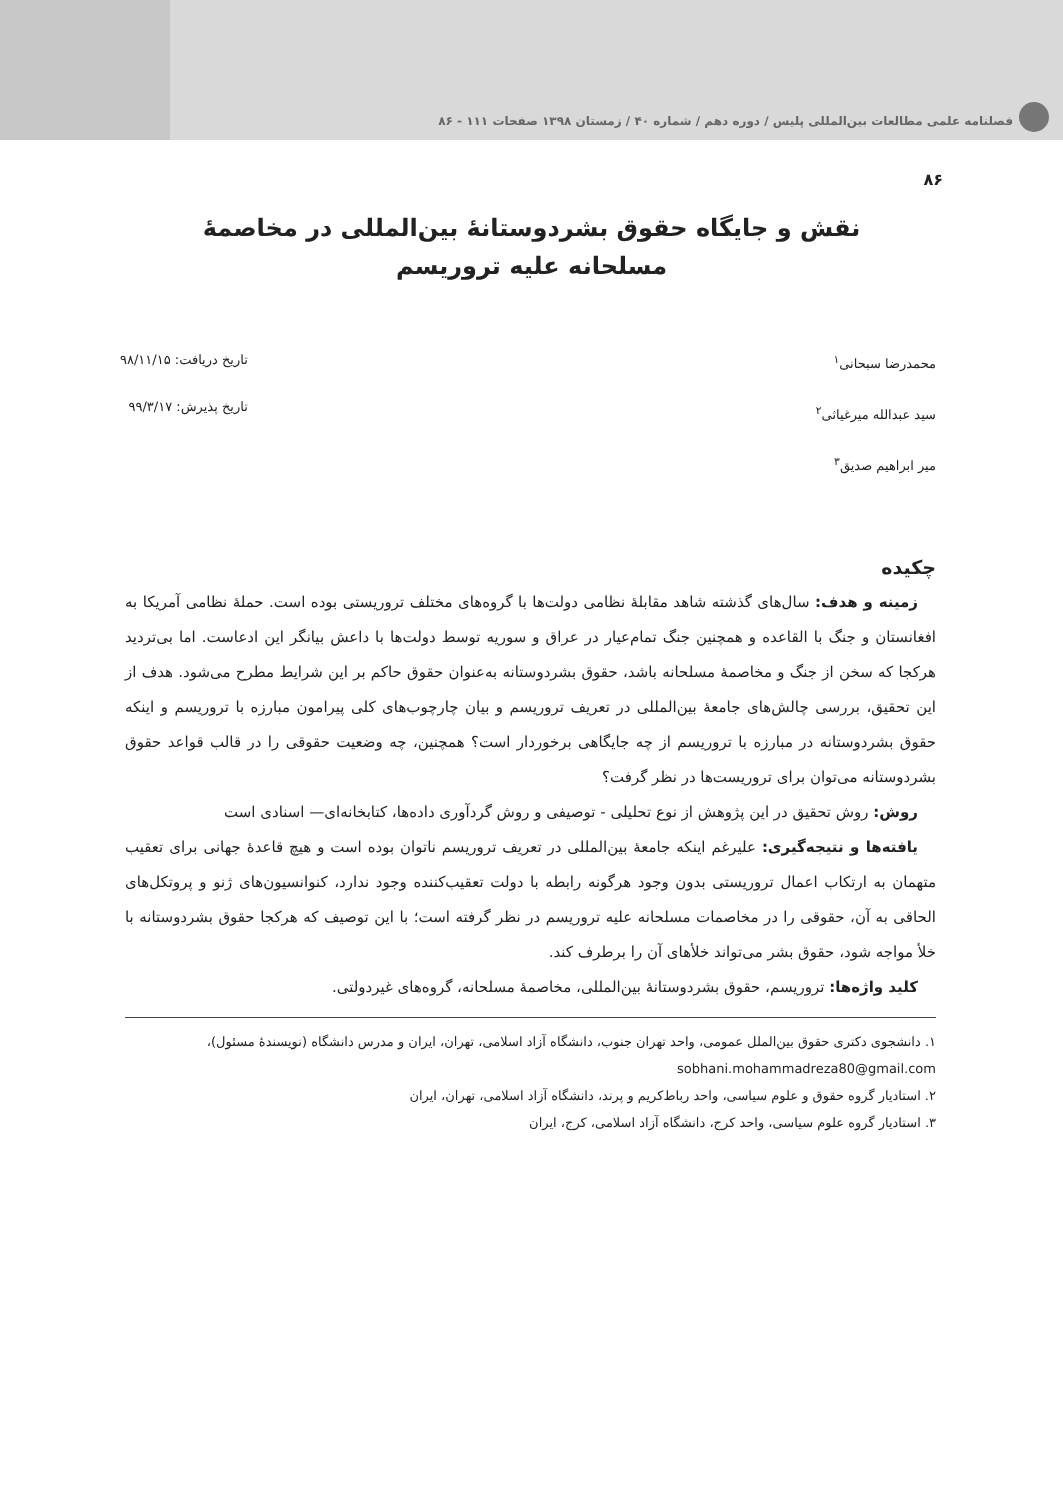فصلنامه علمی مطالعات بین‌المللی پلیس / دوره دهم / شماره ۴۰ / زمستان ۱۳۹۸ صفحات ۱۱۱ - ۸۶
۸۶
نقش و جایگاه حقوق بشردوستانۀ بین‌المللی در مخاصمۀ
مسلحانه علیه تروریسم
محمدرضا سبحانی<sup>۱</sup>
سید عبدالله میرغیاثی<sup>۲</sup>
میر ابراهیم صدیق<sup>۳</sup>
تاریخ دریافت: ۹۸/۱۱/۱۵
تاریخ پذیرش: ۹۹/۳/۱۷
چکیده
زمینه و هدف: سال‌های گذشته شاهد مقابلۀ نظامی دولت‌ها با گروه‌های مختلف تروریستی بوده است. حملۀ نظامی آمریکا به افغانستان و جنگ با القاعده و همچنین جنگ تمام‌عیار در عراق و سوریه توسط دولت‌ها با داعش بیانگر این ادعاست. اما بی‌تردید هرکجا که سخن از جنگ و مخاصمۀ مسلحانه باشد، حقوق بشردوستانه به‌عنوان حقوق حاکم بر این شرایط مطرح می‌شود. هدف از این تحقیق، بررسی چالش‌های جامعۀ بین‌المللی در تعریف تروریسم و بیان چارچوب‌های کلی پیرامون مبارزه با تروریسم و اینکه حقوق بشردوستانه در مبارزه با تروریسم از چه جایگاهی برخوردار است؟ همچنین، چه وضعیت حقوقی را در قالب قواعد حقوق بشردوستانه می‌توان برای تروریست‌ها در نظر گرفت؟
روش: روش تحقیق در این پژوهش از نوع تحلیلی - توصیفی و روش گردآوری داده‌ها، کتابخانه‌ای— اسنادی است
یافته‌ها و نتیجه‌گیری: علیرغم اینکه جامعۀ بین‌المللی در تعریف تروریسم ناتوان بوده است و هیچ قاعدۀ جهانی برای تعقیب متهمان به ارتکاب اعمال تروریستی بدون وجود هرگونه رابطه با دولت تعقیب‌کننده وجود ندارد، کنوانسیون‌های ژنو و پروتکل‌های الحاقی به آن، حقوقی را در مخاصمات مسلحانه علیه تروریسم در نظر گرفته است؛ با این توصیف که هرکجا حقوق بشردوستانه با خلأ مواجه شود، حقوق بشر می‌تواند خلأهای آن را برطرف کند.
کلید واژه‌ها: تروریسم، حقوق بشردوستانۀ بین‌المللی، مخاصمۀ مسلحانه، گروه‌های غیردولتی.
۱. دانشجوی دکتری حقوق بین‌الملل عمومی، واحد تهران جنوب، دانشگاه آزاد اسلامی، تهران، ایران و مدرس دانشگاه (نویسندۀ مسئول)، sobhani.mohammadreza80@gmail.com
۲. استادیار گروه حقوق و علوم سیاسی، واحد رباط‌کریم و پرند، دانشگاه آزاد اسلامی، تهران، ایران
۳. استادیار گروه علوم سیاسی، واحد کرج، دانشگاه آزاد اسلامی، کرج، ایران